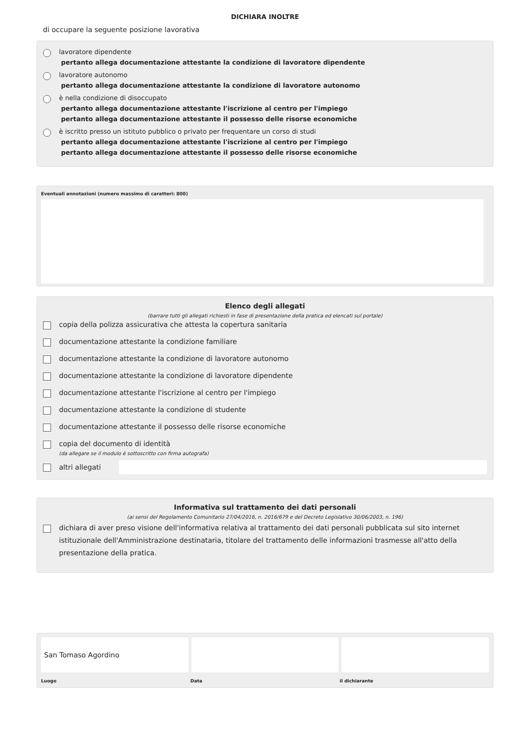DICHIARA INOLTRE
di occupare la seguente posizione lavorativa
lavoratore dipendente
pertanto allega documentazione attestante la condizione di lavoratore dipendente
lavoratore autonomo
pertanto allega documentazione attestante la condizione di lavoratore autonomo
è nella condizione di disoccupato
pertanto allega documentazione attestante l'iscrizione al centro per l'impiego
pertanto allega documentazione attestante il possesso delle risorse economiche
è iscritto presso un istituto pubblico o privato per frequentare un corso di studi
pertanto allega documentazione attestante l'iscrizione al centro per l'impiego
pertanto allega documentazione attestante il possesso delle risorse economiche
Eventuali annotazioni (numero massimo di caratteri: 800)
Elenco degli allegati
(barrare tutti gli allegati richiesti in fase di presentazione della pratica ed elencati sul portale)
copia della polizza assicurativa che attesta la copertura sanitaria
documentazione attestante la condizione familiare
documentazione attestante la condizione di lavoratore autonomo
documentazione attestante la condizione di lavoratore dipendente
documentazione attestante l'iscrizione al centro per l'impiego
documentazione attestante la condizione di studente
documentazione attestante il possesso delle risorse economiche
copia del documento di identità
(da allegare se il modulo è sottoscritto con firma autografa)
altri allegati
Informativa sul trattamento dei dati personali
(ai sensi del Regolamento Comunitario 27/04/2016, n. 2016/679 e del Decreto Legislativo 30/06/2003, n. 196)
dichiara di aver preso visione dell'informativa relativa al trattamento dei dati personali pubblicata sul sito internet istituzionale dell'Amministrazione destinataria, titolare del trattamento delle informazioni trasmesse all'atto della presentazione della pratica.
San Tomaso Agordino
Luogo Data il dichiarante